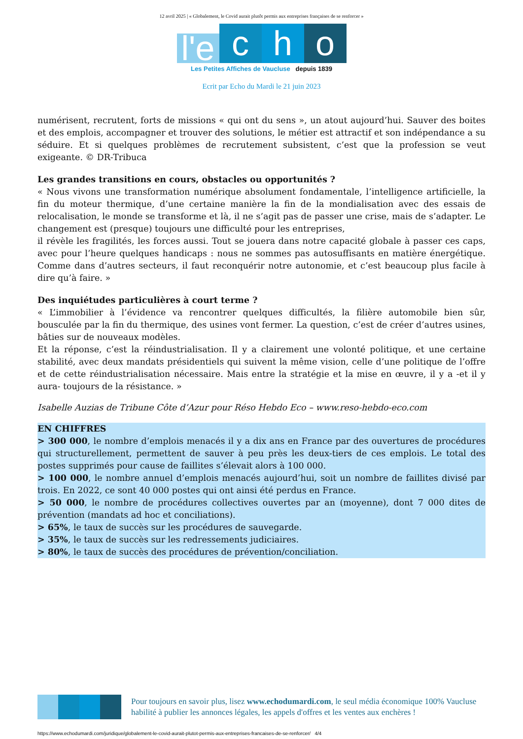12 avril 2025 | « Globalement, le Covid aurait plutôt permis aux entreprises françaises de se renforcer »
l'e
c
h
o
Les Petites Affiches de Vaucluse depuis 1839
Ecrit par Echo du Mardi le 21 juin 2023
numérisent, recrutent, forts de missions « qui ont du sens », un atout aujourd’hui. Sauver des boites et des emplois, accompagner et trouver des solutions, le métier est attractif et son indépendance a su séduire. Et si quelques problèmes de recrutement subsistent, c’est que la profession se veut exigeante. © DR-Tribuca
Les grandes transitions en cours, obstacles ou opportunités ?
« Nous vivons une transformation numérique absolument fondamentale, l’intelligence artificielle, la fin du moteur thermique, d’une certaine manière la fin de la mondialisation avec des essais de relocalisation, le monde se transforme et là, il ne s’agit pas de passer une crise, mais de s’adapter. Le changement est (presque) toujours une difficulté pour les entreprises,
il révèle les fragilités, les forces aussi. Tout se jouera dans notre capacité globale à passer ces caps, avec pour l’heure quelques handicaps : nous ne sommes pas autosuffisants en matière énergétique. Comme dans d’autres secteurs, il faut reconquérir notre autonomie, et c’est beaucoup plus facile à dire qu’à faire. »
Des inquiétudes particulières à court terme ?
« L’immobilier à l’évidence va rencontrer quelques difficultés, la filière automobile bien sûr, bousculée par la fin du thermique, des usines vont fermer. La question, c’est de créer d’autres usines, bâties sur de nouveaux modèles.
Et la réponse, c’est la réindustrialisation. Il y a clairement une volonté politique, et une certaine stabilité, avec deux mandats présidentiels qui suivent la même vision, celle d’une politique de l’offre et de cette réindustrialisation nécessaire. Mais entre la stratégie et la mise en œuvre, il y a -et il y aura- toujours de la résistance. »
Isabelle Auzias de Tribune Côte d’Azur pour Réso Hebdo Eco – www.reso-hebdo-eco.com
EN CHIFFRES
> 300 000, le nombre d’emplois menacés il y a dix ans en France par des ouvertures de procédures qui structurellement, permettent de sauver à peu près les deux-tiers de ces emplois. Le total des postes supprimés pour cause de faillites s’élevait alors à 100 000.
> 100 000, le nombre annuel d’emplois menacés aujourd’hui, soit un nombre de faillites divisé par trois. En 2022, ce sont 40 000 postes qui ont ainsi été perdus en France.
> 50 000, le nombre de procédures collectives ouvertes par an (moyenne), dont 7 000 dites de prévention (mandats ad hoc et conciliations).
> 65%, le taux de succès sur les procédures de sauvegarde.
> 35%, le taux de succès sur les redressements judiciaires.
> 80%, le taux de succès des procédures de prévention/conciliation.
Pour toujours en savoir plus, lisez www.echodumardi.com, le seul média économique 100% Vaucluse habilité à publier les annonces légales, les appels d'offres et les ventes aux enchères !
https://www.echodumardi.com/juridique/globalement-le-covid-aurait-plutot-permis-aux-entreprises-francaises-de-se-renforcer/ 4/4